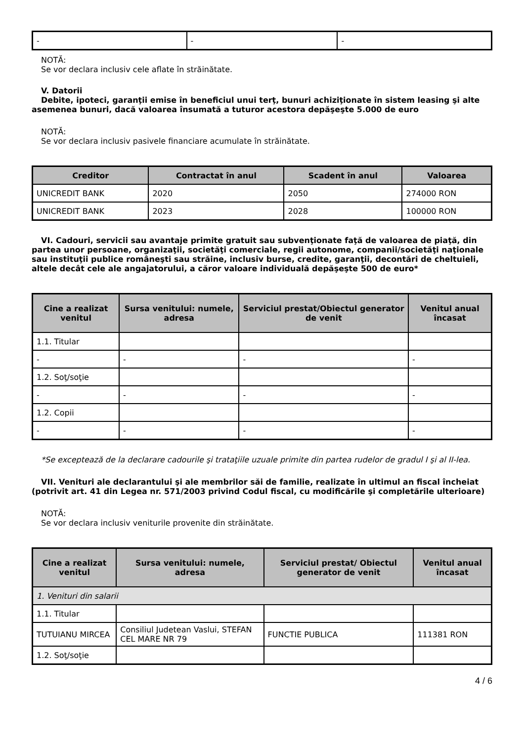| - | - | - |
NOTĂ:
Se vor declara inclusiv cele aflate în străinătate.
V. Datorii
Debite, ipoteci, garanţii emise în beneficiul unui terţ, bunuri achiziţionate în sistem leasing şi alte asemenea bunuri, dacă valoarea însumată a tuturor acestora depăşeşte 5.000 de euro
NOTĂ:
Se vor declara inclusiv pasivele financiare acumulate în străinătate.
| Creditor | Contractat în anul | Scadent în anul | Valoarea |
| --- | --- | --- | --- |
| UNICREDIT BANK | 2020 | 2050 | 274000 RON |
| UNICREDIT BANK | 2023 | 2028 | 100000 RON |
VI. Cadouri, servicii sau avantaje primite gratuit sau subvenţionate faţă de valoarea de piaţă, din partea unor persoane, organizaţii, societăţi comerciale, regii autonome, companii/societăţi naţionale sau instituţii publice româneşti sau străine, inclusiv burse, credite, garanţii, decontări de cheltuieli, altele decât cele ale angajatorului, a căror valoare individuală depăşeşte 500 de euro*
| Cine a realizat venitul | Sursa venitului: numele, adresa | Serviciul prestat/Obiectul generator de venit | Venitul anual încasat |
| --- | --- | --- | --- |
| 1.1. Titular | | | |
| - | - | - | - |
| 1.2. Soţ/soţie | | | |
| - | - | - | - |
| 1.2. Copii | | | |
| - | - | - | - |
*Se exceptează de la declarare cadourile şi trataţiile uzuale primite din partea rudelor de gradul I şi al II-lea.
VII. Venituri ale declarantului şi ale membrilor săi de familie, realizate în ultimul an fiscal încheiat (potrivit art. 41 din Legea nr. 571/2003 privind Codul fiscal, cu modificările şi completările ulterioare)
NOTĂ:
Se vor declara inclusiv veniturile provenite din străinătate.
| Cine a realizat venitul | Sursa venitului: numele, adresa | Serviciul prestat/ Obiectul generator de venit | Venitul anual încasat |
| --- | --- | --- | --- |
| 1. Venituri din salarii | | | |
| 1.1. Titular | | | |
| TUTUIANU MIRCEA | Consiliul Judetean Vaslui, STEFAN CEL MARE NR 79 | FUNCTIE PUBLICA | 111381 RON |
| 1.2. Soţ/soţie | | | |
4 / 6